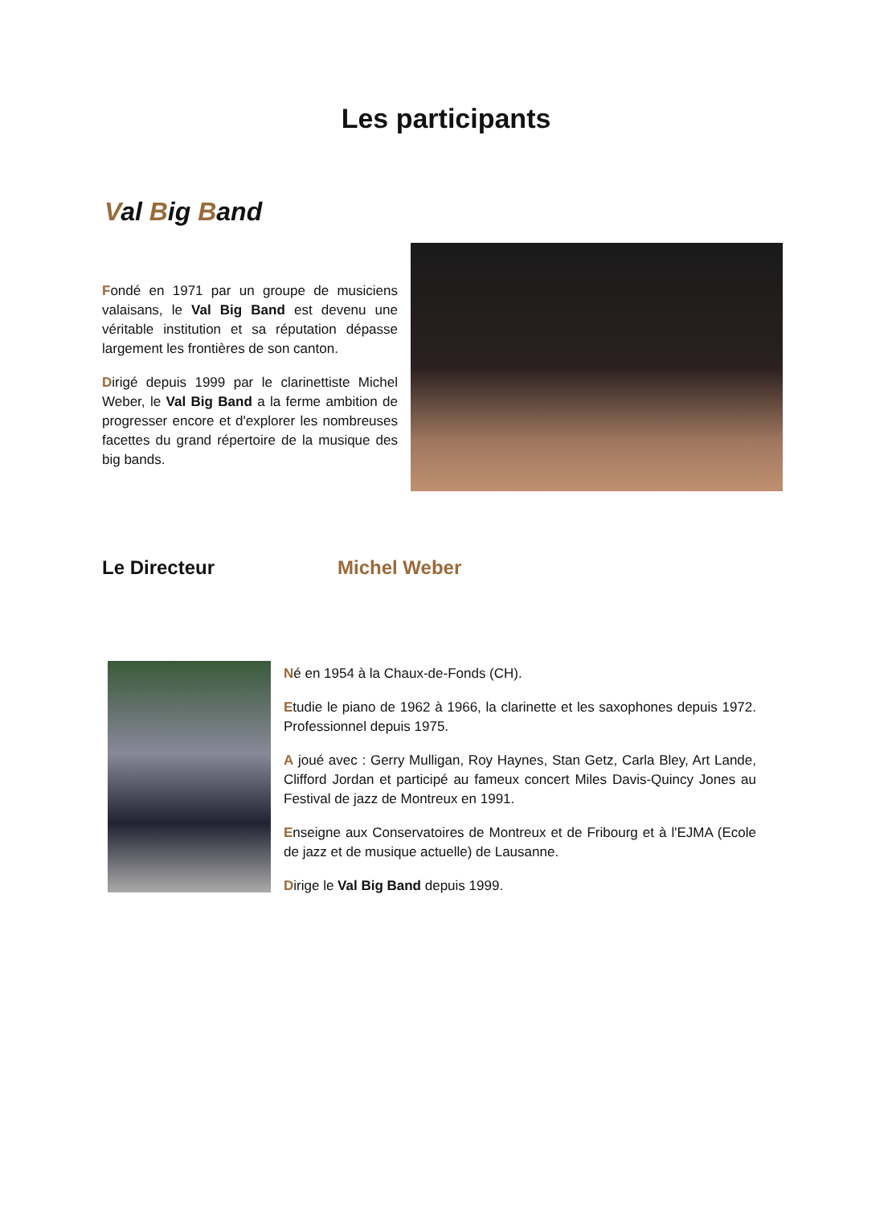Les participants
Val Big Band
Fondé en 1971 par un groupe de musiciens valaisans, le Val Big Band est devenu une véritable institution et sa réputation dépasse largement les frontières de son canton.
Dirigé depuis 1999 par le clarinettiste Michel Weber, le Val Big Band a la ferme ambition de progresser encore et d'explorer les nombreuses facettes du grand répertoire de la musique des big bands.
Le Directeur Michel Weber
Né en 1954 à la Chaux-de-Fonds (CH).
Etudie le piano de 1962 à 1966, la clarinette et les saxophones depuis 1972. Professionnel depuis 1975.
A joué avec : Gerry Mulligan, Roy Haynes, Stan Getz, Carla Bley, Art Lande, Clifford Jordan et participé au fameux concert Miles Davis-Quincy Jones au Festival de jazz de Montreux en 1991.
Enseigne aux Conservatoires de Montreux et de Fribourg et à l'EJMA (Ecole de jazz et de musique actuelle) de Lausanne.
Dirige le Val Big Band depuis 1999.